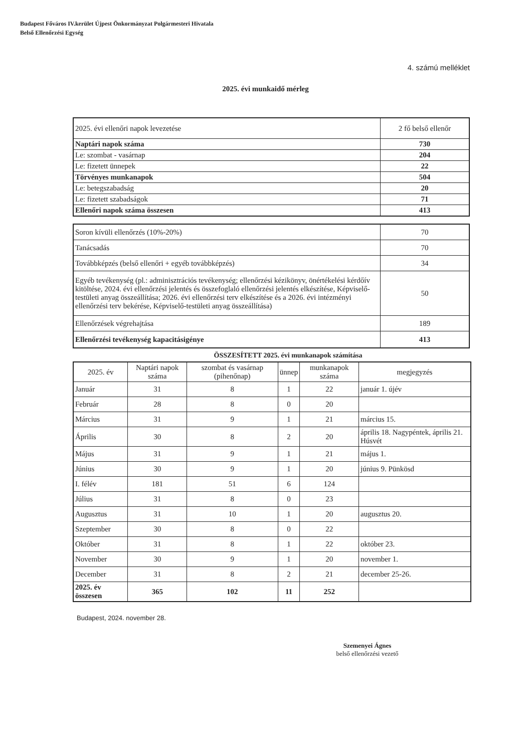Budapest Főváros IV.kerület Újpest Önkormányzat Polgármesteri Hivatala
Belső Ellenőrzési Egység
4. számú melléklet
2025. évi munkaidő mérleg
| 2025. évi ellenőri napok levezetése | 2 fő belső ellenőr |
| Naptári napok száma | 730 |
| Le: szombat - vasárnap | 204 |
| Le: fizetett ünnepek | 22 |
| Törvényes munkanapok | 504 |
| Le: betegszabadság | 20 |
| Le: fizetett szabadságok | 71 |
| Ellenőri napok száma összesen | 413 |
| Soron kívüli ellenőrzés (10%-20%) | 70 |
| Tanácsadás | 70 |
| Továbbképzés (belső ellenőri + egyéb továbbképzés) | 34 |
| Egyéb tevékenység (pl.: adminisztrációs tevékenység; ellenőrzési kézikönyv, önértékelési kérdőív kitöltése, 2024. évi ellenőrzési jelentés és összefoglaló ellenőrzési jelentés elkészítése, Képviselő-testületi anyag összeállítása; 2026. évi ellenőrzési terv elkészítése és a 2026. évi intézményi ellenőrzési terv bekérése, Képviselő-testületi anyag összeállítása) | 50 |
| Ellenőrzések végrehajtása | 189 |
| Ellenőrzési tevékenység kapacitásigénye | 413 |
ÖSSZESÍTETT 2025. évi munkanapok számítása
| 2025. év | Naptári napok száma | szombat és vasárnap (pihenőnap) | ünnep | munkanapok száma | megjegyzés |
| --- | --- | --- | --- | --- | --- |
| Január | 31 | 8 | 1 | 22 | január 1. újév |
| Február | 28 | 8 | 0 | 20 | |
| Március | 31 | 9 | 1 | 21 | március 15. |
| Április | 30 | 8 | 2 | 20 | április 18. Nagypéntek, április 21. Húsvét |
| Május | 31 | 9 | 1 | 21 | május 1. |
| Június | 30 | 9 | 1 | 20 | június 9. Pünkösd |
| I. félév | 181 | 51 | 6 | 124 | |
| Július | 31 | 8 | 0 | 23 | |
| Augusztus | 31 | 10 | 1 | 20 | augusztus 20. |
| Szeptember | 30 | 8 | 0 | 22 | |
| Október | 31 | 8 | 1 | 22 | október 23. |
| November | 30 | 9 | 1 | 20 | november 1. |
| December | 31 | 8 | 2 | 21 | december 25-26. |
| 2025. év összesen | 365 | 102 | 11 | 252 | |
Budapest, 2024. november 28.
Szemenyei Ágnes
belső ellenőrzési vezető